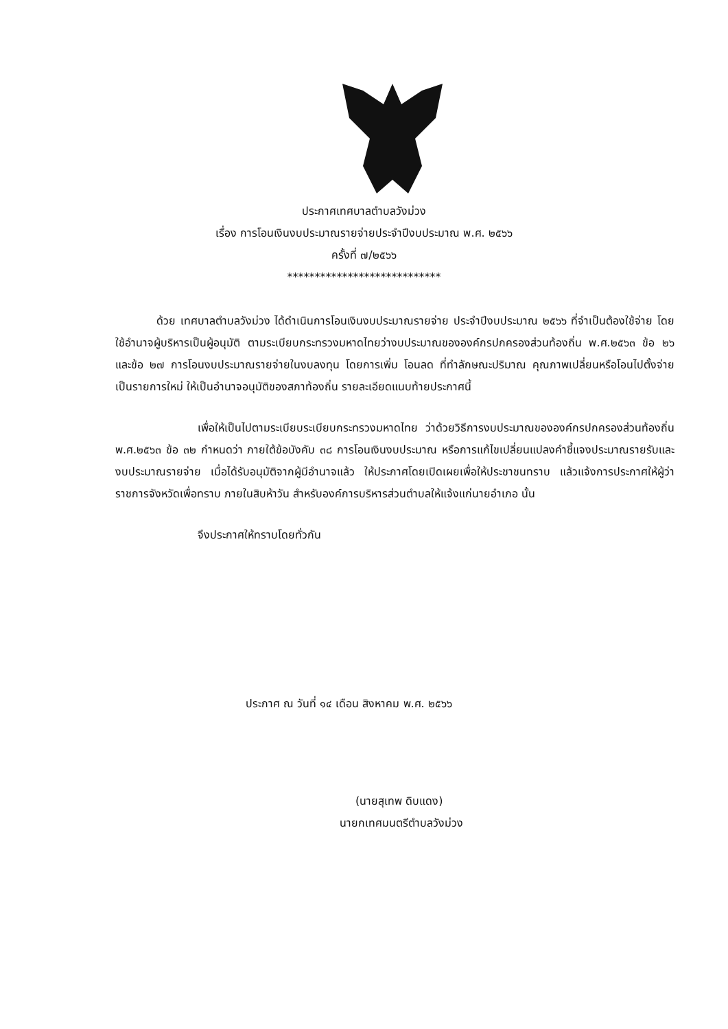ประกาศเทศบาลตำบลวังม่วง
เรื่อง การโอนเงินงบประมาณรายจ่ายประจำปีงบประมาณ พ.ศ. ๒๕๖๖
ครั้งที่ ๗/๒๕๖๖
****************************
ด้วย เทศบาลตำบลวังม่วง ได้ดำเนินการโอนเงินงบประมาณรายจ่าย ประจำปีงบประมาณ ๒๕๖๖ ที่จำเป็นต้องใช้จ่าย โดยใช้อำนาจผู้บริหารเป็นผู้อนุมัติ ตามระเบียบกระทรวงมหาดไทยว่างบประมาณขององค์กรปกครองส่วนท้องถิ่น พ.ศ.๒๕๖๓ ข้อ ๒๖ และข้อ ๒๗ การโอนงบประมาณรายจ่ายในงบลงทุน โดยการเพิ่ม โอนลด ที่ทำลักษณะปริมาณ คุณภาพเปลี่ยนหรือโอนไปตั้งจ่ายเป็นรายการใหม่ ให้เป็นอำนาจอนุมัติของสภาท้องถิ่น รายละเอียดแนบท้ายประกาศนี้
เพื่อให้เป็นไปตามระเบียบระเบียบกระทรวงมหาดไทย ว่าด้วยวิธีการงบประมาณขององค์กรปกครองส่วนท้องถิ่น พ.ศ.๒๕๖๓ ข้อ ๓๒ กำหนดว่า ภายใต้ข้อบังคับ ๓๘ การโอนเงินงบประมาณ หรือการแก้ไขเปลี่ยนแปลงคำชี้แจงประมาณรายรับและงบประมาณรายจ่าย เมื่อได้รับอนุมัติจากผู้มีอำนาจแล้ว ให้ประกาศโดยเปิดเผยเพื่อให้ประชาชนทราบ แล้วแจ้งการประกาศให้ผู้ว่าราชการจังหวัดเพื่อทราบ ภายในสิบห้าวัน สำหรับองค์การบริหารส่วนตำบลให้แจ้งแก่นายอำเภอ นั้น
จึงประกาศให้ทราบโดยทั่วกัน
ประกาศ ณ วันที่ ๑๔ เดือน สิงหาคม พ.ศ. ๒๕๖๖
(นายสุเทพ ดิบแดง)
นายกเทศมนตรีตำบลวังม่วง